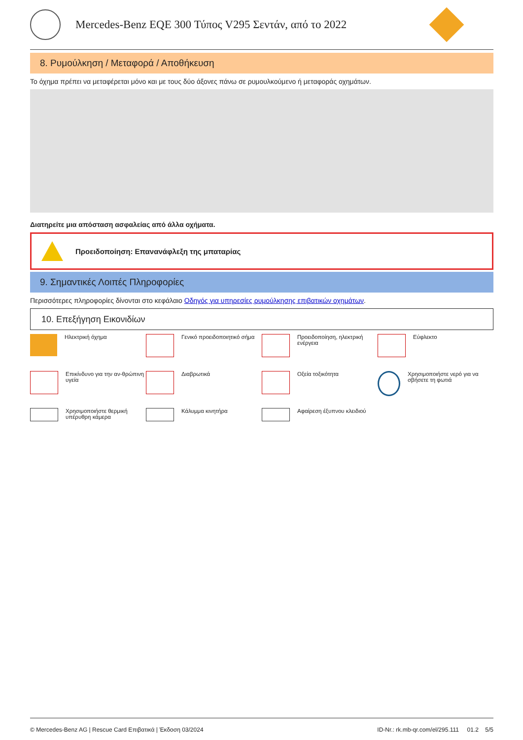Mercedes-Benz EQE 300 Τύπος V295 Σεντάν, από το 2022
8. Ρυμούλκηση / Μεταφορά / Αποθήκευση
Το όχημα πρέπει να μεταφέρεται μόνο και με τους δύο άξονες πάνω σε ρυμουλκούμενο ή μεταφοράς οχημάτων.
Διατηρείτε μια απόσταση ασφαλείας από άλλα οχήματα.
Προειδοποίηση: Επανανάφλεξη της μπαταρίας
9. Σημαντικές Λοιπές Πληροφορίες
Περισσότερες πληροφορίες δίνονται στο κεφάλαιο Οδηγός για υπηρεσίες ρυμούλκησης επιβατικών οχημάτων.
10. Επεξήγηση Εικονιδίων
Ηλεκτρική όχημα
Γενικό προειδοποιητικό σήμα
Προειδοποίηση, ηλεκτρική ενέργεια
Εύφλεκτο
Επικίνδυνο για την αν-θρώπινη υγεία
Διαβρωτικά
Οξεία τοξικότητα
Χρησιμοποιήστε νερό για να σβήσετε τη φωτιά
Χρησιμοποιήστε θερμική υπέρυθρη κάμερα
Κάλυμμα κινητήρα
Αφαίρεση έξυπνου κλειδιού
© Mercedes-Benz AG | Rescue Card Επιβατικά | Έκδοση 03/2024 ID-Nr.: rk.mb-qr.com/el/295.111 01.2 5/5